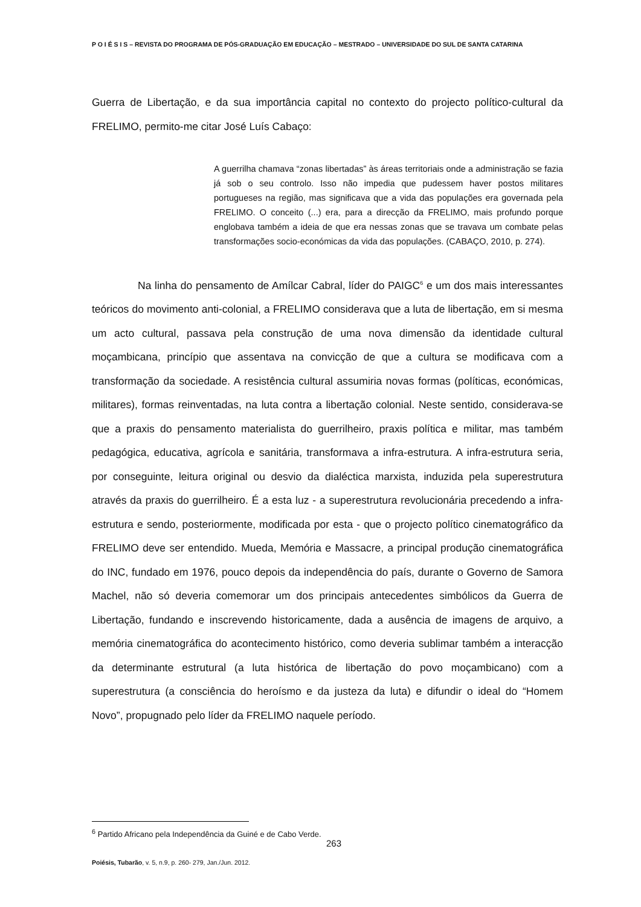P O I É S I S – REVISTA DO PROGRAMA DE PÓS-GRADUAÇÃO EM EDUCAÇÃO – MESTRADO – UNIVERSIDADE DO SUL DE SANTA CATARINA
Guerra de Libertação, e da sua importância capital no contexto do projecto político-cultural da FRELIMO, permito-me citar José Luís Cabaço:
A guerrilha chamava “zonas libertadas” às áreas territoriais onde a administração se fazia já sob o seu controlo. Isso não impedia que pudessem haver postos militares portugueses na região, mas significava que a vida das populações era governada pela FRELIMO. O conceito (...) era, para a direcção da FRELIMO, mais profundo porque englobava também a ideia de que era nessas zonas que se travava um combate pelas transformações socio-económicas da vida das populações. (CABAÇO, 2010, p. 274).
Na linha do pensamento de Amílcar Cabral, líder do PAIGC<sup>6</sup> e um dos mais interessantes teóricos do movimento anti-colonial, a FRELIMO considerava que a luta de libertação, em si mesma um acto cultural, passava pela construção de uma nova dimensão da identidade cultural moçambicana, princípio que assentava na convicção de que a cultura se modificava com a transformação da sociedade. A resistência cultural assumiria novas formas (políticas, económicas, militares), formas reinventadas, na luta contra a libertação colonial. Neste sentido, considerava-se que a praxis do pensamento materialista do guerrilheiro, praxis política e militar, mas também pedagógica, educativa, agrícola e sanitária, transformava a infra-estrutura. A infra-estrutura seria, por conseguinte, leitura original ou desvio da dialéctica marxista, induzida pela superestrutura através da praxis do guerrilheiro. É a esta luz - a superestrutura revolucionária precedendo a infra-estrutura e sendo, posteriormente, modificada por esta - que o projecto político cinematográfico da FRELIMO deve ser entendido. Mueda, Memória e Massacre, a principal produção cinematográfica do INC, fundado em 1976, pouco depois da independência do país, durante o Governo de Samora Machel, não só deveria comemorar um dos principais antecedentes simbólicos da Guerra de Libertação, fundando e inscrevendo historicamente, dada a ausência de imagens de arquivo, a memória cinematográfica do acontecimento histórico, como deveria sublimar também a interacção da determinante estrutural (a luta histórica de libertação do povo moçambicano) com a superestrutura (a consciência do heroísmo e da justeza da luta) e difundir o ideal do “Homem Novo”, propugnado pelo líder da FRELIMO naquele período.
<sup>6</sup> Partido Africano pela Independência da Guiné e de Cabo Verde.
263
Poiésis, Tubarão, v. 5, n.9, p. 260- 279, Jan./Jun. 2012.